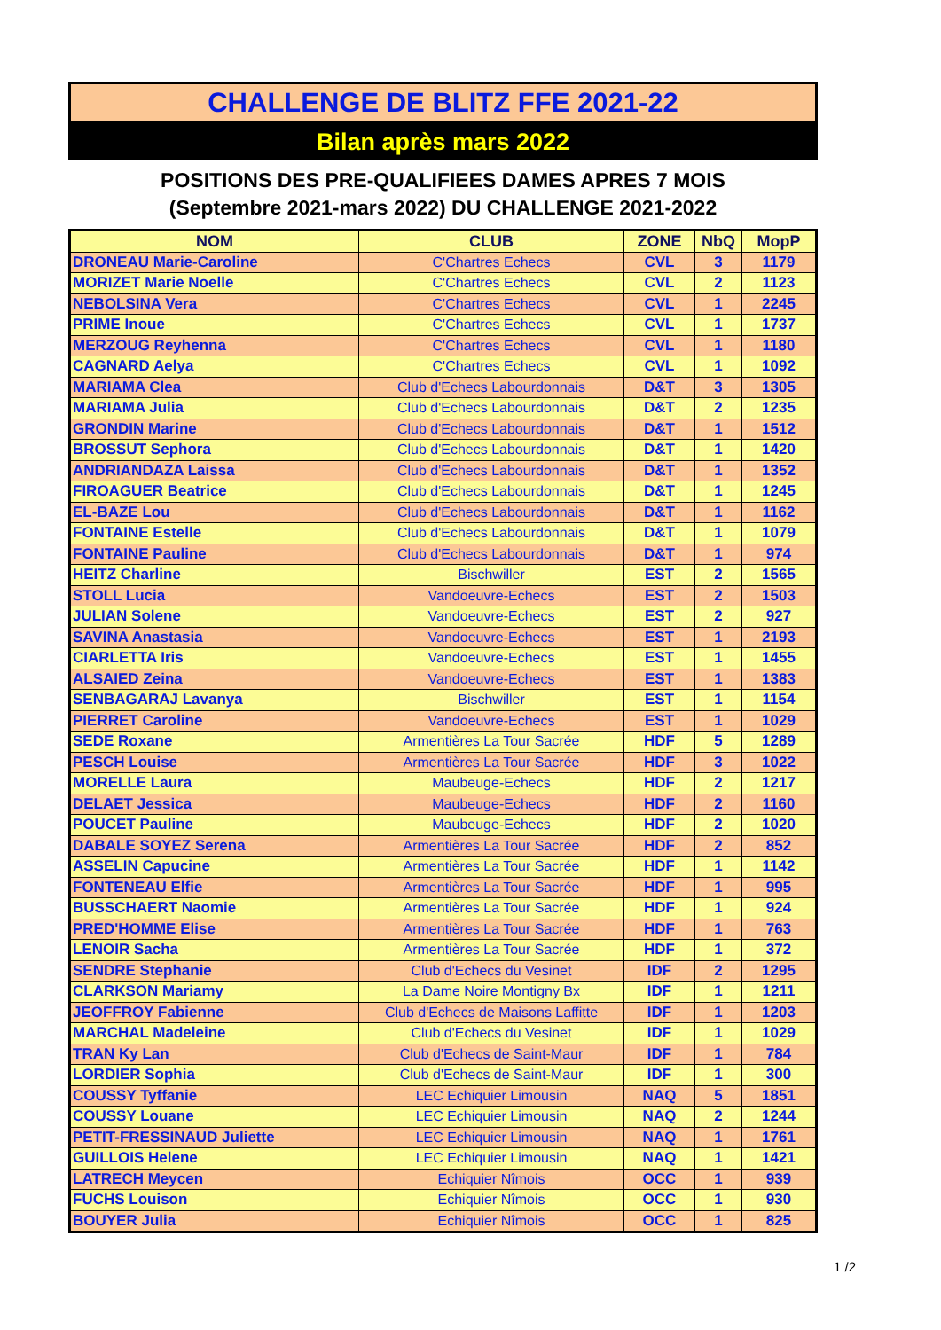CHALLENGE DE BLITZ FFE 2021-22
Bilan après mars 2022
POSITIONS DES PRE-QUALIFIEES DAMES APRES 7 MOIS
(Septembre 2021-mars 2022) DU CHALLENGE 2021-2022
| NOM | CLUB | ZONE | NbQ | MopP |
| --- | --- | --- | --- | --- |
| DRONEAU Marie-Caroline | C'Chartres Echecs | CVL | 3 | 1179 |
| MORIZET Marie Noelle | C'Chartres Echecs | CVL | 2 | 1123 |
| NEBOLSINA Vera | C'Chartres Echecs | CVL | 1 | 2245 |
| PRIME Inoue | C'Chartres Echecs | CVL | 1 | 1737 |
| MERZOUG Reyhenna | C'Chartres Echecs | CVL | 1 | 1180 |
| CAGNARD Aelya | C'Chartres Echecs | CVL | 1 | 1092 |
| MARIAMA Clea | Club d'Echecs Labourdonnais | D&T | 3 | 1305 |
| MARIAMA Julia | Club d'Echecs Labourdonnais | D&T | 2 | 1235 |
| GRONDIN Marine | Club d'Echecs Labourdonnais | D&T | 1 | 1512 |
| BROSSUT Sephora | Club d'Echecs Labourdonnais | D&T | 1 | 1420 |
| ANDRIANDAZA Laissa | Club d'Echecs Labourdonnais | D&T | 1 | 1352 |
| FIROAGUER Beatrice | Club d'Echecs Labourdonnais | D&T | 1 | 1245 |
| EL-BAZE Lou | Club d'Echecs Labourdonnais | D&T | 1 | 1162 |
| FONTAINE Estelle | Club d'Echecs Labourdonnais | D&T | 1 | 1079 |
| FONTAINE Pauline | Club d'Echecs Labourdonnais | D&T | 1 | 974 |
| HEITZ Charline | Bischwiller | EST | 2 | 1565 |
| STOLL Lucia | Vandoeuvre-Echecs | EST | 2 | 1503 |
| JULIAN Solene | Vandoeuvre-Echecs | EST | 2 | 927 |
| SAVINA Anastasia | Vandoeuvre-Echecs | EST | 1 | 2193 |
| CIARLETTA Iris | Vandoeuvre-Echecs | EST | 1 | 1455 |
| ALSAIED Zeina | Vandoeuvre-Echecs | EST | 1 | 1383 |
| SENBAGARAJ Lavanya | Bischwiller | EST | 1 | 1154 |
| PIERRET Caroline | Vandoeuvre-Echecs | EST | 1 | 1029 |
| SEDE Roxane | Armentières La Tour Sacrée | HDF | 5 | 1289 |
| PESCH Louise | Armentières La Tour Sacrée | HDF | 3 | 1022 |
| MORELLE Laura | Maubeuge-Echecs | HDF | 2 | 1217 |
| DELAET Jessica | Maubeuge-Echecs | HDF | 2 | 1160 |
| POUCET Pauline | Maubeuge-Echecs | HDF | 2 | 1020 |
| DABALE SOYEZ Serena | Armentières La Tour Sacrée | HDF | 2 | 852 |
| ASSELIN Capucine | Armentières La Tour Sacrée | HDF | 1 | 1142 |
| FONTENEAU Elfie | Armentières La Tour Sacrée | HDF | 1 | 995 |
| BUSSCHAERT Naomie | Armentières La Tour Sacrée | HDF | 1 | 924 |
| PRED'HOMME Elise | Armentières La Tour Sacrée | HDF | 1 | 763 |
| LENOIR Sacha | Armentières La Tour Sacrée | HDF | 1 | 372 |
| SENDRE Stephanie | Club d'Echecs du Vesinet | IDF | 2 | 1295 |
| CLARKSON Mariamy | La Dame Noire Montigny Bx | IDF | 1 | 1211 |
| JEOFFROY Fabienne | Club d'Echecs de Maisons Laffitte | IDF | 1 | 1203 |
| MARCHAL Madeleine | Club d'Echecs du Vesinet | IDF | 1 | 1029 |
| TRAN Ky Lan | Club d'Echecs de Saint-Maur | IDF | 1 | 784 |
| LORDIER Sophia | Club d'Echecs de Saint-Maur | IDF | 1 | 300 |
| COUSSY Tyffanie | LEC Echiquier Limousin | NAQ | 5 | 1851 |
| COUSSY Louane | LEC Echiquier Limousin | NAQ | 2 | 1244 |
| PETIT-FRESSINAUD Juliette | LEC Echiquier Limousin | NAQ | 1 | 1761 |
| GUILLOIS Helene | LEC Echiquier Limousin | NAQ | 1 | 1421 |
| LATRECH Meycen | Echiquier Nîmois | OCC | 1 | 939 |
| FUCHS Louison | Echiquier Nîmois | OCC | 1 | 930 |
| BOUYER Julia | Echiquier Nîmois | OCC | 1 | 825 |
1 /2